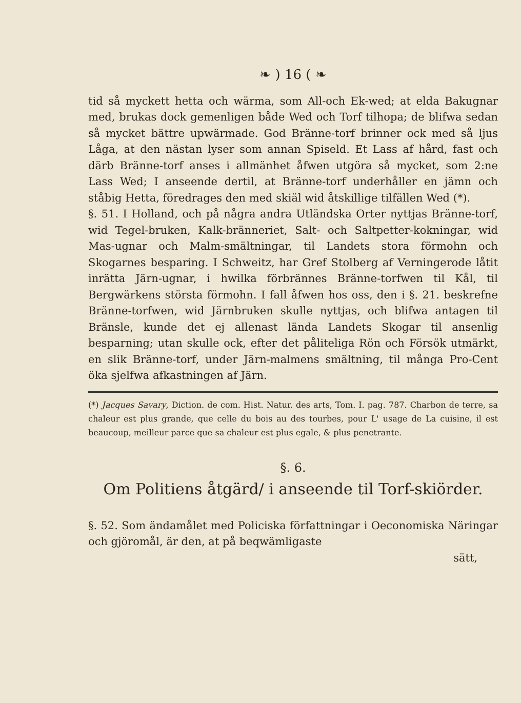❧ ) 16 ( ❧
tid så myckett hetta och wärma, som All-och Ek-wed; at elda Bakugnar med, brukas dock gemenligen både Wed och Torf tilhopa; de blifwa sedan så mycket bättre upwärmade. God Bränne-torf brinner ock med så ljus Låga, at den nästan lyser som annan Spiseld. Et Lass af hård, fast och därb Bränne-torf anses i allmänhet åfwen utgöra så mycket, som 2:ne Lass Wed; I anseende dertil, at Bränne-torf underhåller en jämn och ståbig Hetta, föredrages den med skiäl wid åtskillige tilfällen Wed (*).
§. 51. I Holland, och på några andra Utländska Orter nyttjas Bränne-torf, wid Tegel-bruken, Kalk-bränneriet, Salt- och Saltpetter-kokningar, wid Mas-ugnar och Malm-smältningar, til Landets stora förmohn och Skogarnes besparing. I Schweitz, har Gref Stolberg af Verningerode låtit inrätta Järn-ugnar, i hwilka förbrännes Bränne-torfwen til Kål, til Bergwärkens största förmohn. I fall åfwen hos oss, den i §. 21. beskrefne Bränne-torfwen, wid Järnbruken skulle nyttjas, och blifwa antagen til Bränsle, kunde det ej allenast lända Landets Skogar til ansenlig besparning; utan skulle ock, efter det påliteliga Rön och Försök utmärkt, en slik Bränne-torf, under Järn-malmens smältning, til många Pro-Cent öka sjelfwa afkastningen af Järn.
(*) Jacques Savary, Diction. de com. Hist. Natur. des arts, Tom. I. pag. 787. Charbon de terre, sa chaleur est plus grande, que celle du bois au des tourbes, pour L' usage de La cuisine, il est beaucoup, meilleur parce que sa chaleur est plus egale, & plus penetrante.
§. 6.
Om Politiens åtgärd/ i anseende til Torf-skiörder.
§. 52. Som ändamålet med Policiska författningar i Oeconomiska Näringar och gjöromål, är den, at på beqwämligaste
sätt,